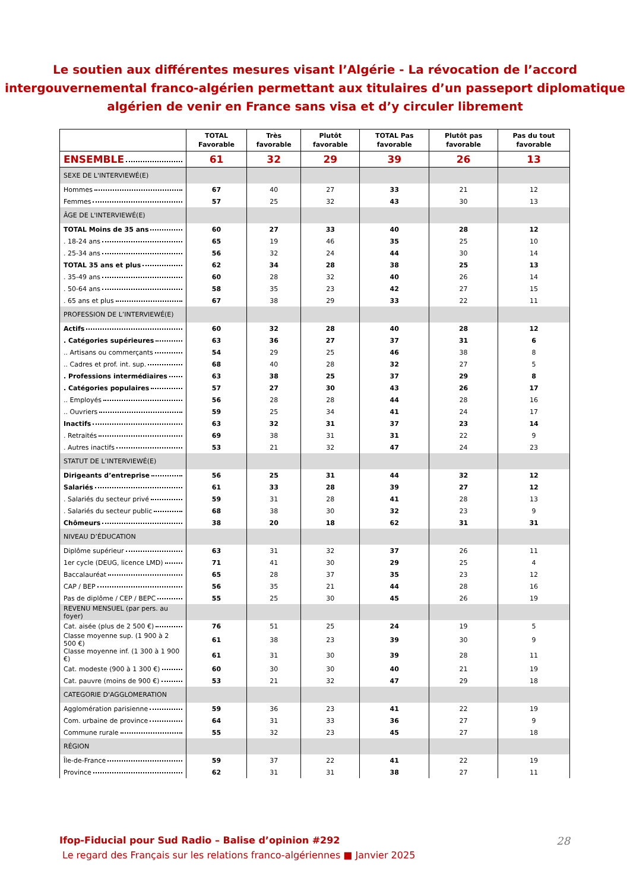Le soutien aux différentes mesures visant l’Algérie - La révocation de l’accord intergouvernemental franco-algérien permettant aux titulaires d’un passeport diplomatique algérien de venir en France sans visa et d’y circuler librement
| | TOTAL Favorable | Très favorable | Plutôt favorable | TOTAL Pas favorable | Plutôt pas favorable | Pas du tout favorable |
| --- | --- | --- | --- | --- | --- | --- |
| ENSEMBLE | 61 | 32 | 29 | 39 | 26 | 13 |
| SEXE DE L'INTERVIEWÉ(E) | | | | | | |
| Hommes | 67 | 40 | 27 | 33 | 21 | 12 |
| Femmes | 57 | 25 | 32 | 43 | 30 | 13 |
| ÂGE DE L'INTERVIEWÉ(E) | | | | | | |
| TOTAL Moins de 35 ans | 60 | 27 | 33 | 40 | 28 | 12 |
| . 18-24 ans | 65 | 19 | 46 | 35 | 25 | 10 |
| . 25-34 ans | 56 | 32 | 24 | 44 | 30 | 14 |
| TOTAL 35 ans et plus | 62 | 34 | 28 | 38 | 25 | 13 |
| . 35-49 ans | 60 | 28 | 32 | 40 | 26 | 14 |
| . 50-64 ans | 58 | 35 | 23 | 42 | 27 | 15 |
| . 65 ans et plus | 67 | 38 | 29 | 33 | 22 | 11 |
| PROFESSION DE L’INTERVIEWÉ(E) | | | | | | |
| Actifs | 60 | 32 | 28 | 40 | 28 | 12 |
| . Catégories supérieures | 63 | 36 | 27 | 37 | 31 | 6 |
| .. Artisans ou commerçants | 54 | 29 | 25 | 46 | 38 | 8 |
| .. Cadres et prof. int. sup. | 68 | 40 | 28 | 32 | 27 | 5 |
| . Professions intermédiaires | 63 | 38 | 25 | 37 | 29 | 8 |
| . Catégories populaires | 57 | 27 | 30 | 43 | 26 | 17 |
| .. Employés | 56 | 28 | 28 | 44 | 28 | 16 |
| .. Ouvriers | 59 | 25 | 34 | 41 | 24 | 17 |
| Inactifs | 63 | 32 | 31 | 37 | 23 | 14 |
| . Retraités | 69 | 38 | 31 | 31 | 22 | 9 |
| . Autres inactifs | 53 | 21 | 32 | 47 | 24 | 23 |
| STATUT DE L’INTERVIEWÉ(E) | | | | | | |
| Dirigeants d’entreprise | 56 | 25 | 31 | 44 | 32 | 12 |
| Salariés | 61 | 33 | 28 | 39 | 27 | 12 |
| . Salariés du secteur privé | 59 | 31 | 28 | 41 | 28 | 13 |
| . Salariés du secteur public | 68 | 38 | 30 | 32 | 23 | 9 |
| Chômeurs | 38 | 20 | 18 | 62 | 31 | 31 |
| NIVEAU D’ÉDUCATION | | | | | | |
| Diplôme supérieur | 63 | 31 | 32 | 37 | 26 | 11 |
| 1er cycle (DEUG, licence LMD) | 71 | 41 | 30 | 29 | 25 | 4 |
| Baccalauréat | 65 | 28 | 37 | 35 | 23 | 12 |
| CAP / BEP | 56 | 35 | 21 | 44 | 28 | 16 |
| Pas de diplôme / CEP / BEPC | 55 | 25 | 30 | 45 | 26 | 19 |
| REVENU MENSUEL (par pers. au foyer) | | | | | | |
| Cat. aisée (plus de 2 500 €) | 76 | 51 | 25 | 24 | 19 | 5 |
| Classe moyenne sup. (1 900 à 2 500 €) | 61 | 38 | 23 | 39 | 30 | 9 |
| Classe moyenne inf. (1 300 à 1 900 €) | 61 | 31 | 30 | 39 | 28 | 11 |
| Cat. modeste (900 à 1 300 €) | 60 | 30 | 30 | 40 | 21 | 19 |
| Cat. pauvre (moins de 900 €) | 53 | 21 | 32 | 47 | 29 | 18 |
| CATEGORIE D'AGGLOMERATION | | | | | | |
| Agglomération parisienne | 59 | 36 | 23 | 41 | 22 | 19 |
| Com. urbaine de province | 64 | 31 | 33 | 36 | 27 | 9 |
| Commune rurale | 55 | 32 | 23 | 45 | 27 | 18 |
| RÉGION | | | | | | |
| Île-de-France | 59 | 37 | 22 | 41 | 22 | 19 |
| Province | 62 | 31 | 31 | 38 | 27 | 11 |
Ifop-Fiducial pour Sud Radio – Balise d’opinion #292
28
Le regard des Français sur les relations franco-algériennes ■ Janvier 2025